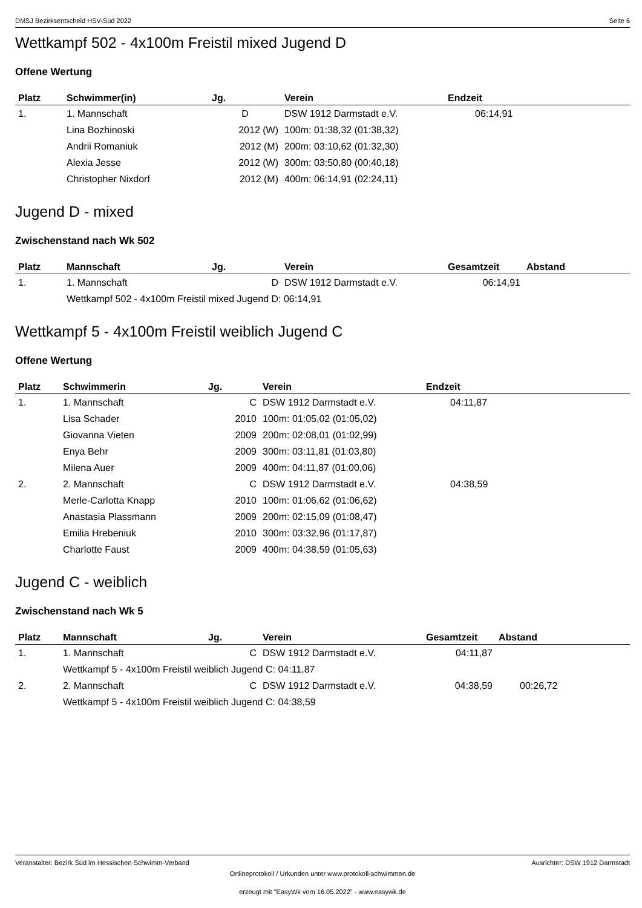DMSJ Bezirksentscheid HSV-Süd 2022 Seite 6
Wettkampf 502 - 4x100m Freistil mixed Jugend D
Offene Wertung
| Platz | Schwimmer(in) | Jg. | Verein | Endzeit |
| --- | --- | --- | --- | --- |
| 1. | 1. Mannschaft | D | DSW 1912 Darmstadt e.V. | 06:14,91 |
| | Lina Bozhinoski | 2012 (W) | 100m: 01:38,32 (01:38,32) | |
| | Andrii Romaniuk | 2012 (M) | 200m: 03:10,62 (01:32,30) | |
| | Alexia Jesse | 2012 (W) | 300m: 03:50,80 (00:40,18) | |
| | Christopher Nixdorf | 2012 (M) | 400m: 06:14,91 (02:24,11) | |
Jugend D - mixed
Zwischenstand nach Wk 502
| Platz | Mannschaft | Jg. | Verein | Gesamtzeit | Abstand |
| --- | --- | --- | --- | --- | --- |
| 1. | 1. Mannschaft | D | DSW 1912 Darmstadt e.V. | 06:14,91 | |
| | Wettkampf 502 - 4x100m Freistil mixed Jugend D: 06:14,91 | | | | |
Wettkampf 5 - 4x100m Freistil weiblich Jugend C
Offene Wertung
| Platz | Schwimmerin | Jg. | Verein | Endzeit |
| --- | --- | --- | --- | --- |
| 1. | 1. Mannschaft | C | DSW 1912 Darmstadt e.V. | 04:11,87 |
| | Lisa Schader | 2010 | 100m: 01:05,02 (01:05,02) | |
| | Giovanna Vieten | 2009 | 200m: 02:08,01 (01:02,99) | |
| | Enya Behr | 2009 | 300m: 03:11,81 (01:03,80) | |
| | Milena Auer | 2009 | 400m: 04:11,87 (01:00,06) | |
| 2. | 2. Mannschaft | C | DSW 1912 Darmstadt e.V. | 04:38,59 |
| | Merle-Carlotta Knapp | 2010 | 100m: 01:06,62 (01:06,62) | |
| | Anastasia Plassmann | 2009 | 200m: 02:15,09 (01:08,47) | |
| | Emilia Hrebeniuk | 2010 | 300m: 03:32,96 (01:17,87) | |
| | Charlotte Faust | 2009 | 400m: 04:38,59 (01:05,63) | |
Jugend C - weiblich
Zwischenstand nach Wk 5
| Platz | Mannschaft | Jg. | Verein | Gesamtzeit | Abstand |
| --- | --- | --- | --- | --- | --- |
| 1. | 1. Mannschaft | C | DSW 1912 Darmstadt e.V. | 04:11,87 | |
| | Wettkampf 5 - 4x100m Freistil weiblich Jugend C: 04:11,87 | | | | |
| 2. | 2. Mannschaft | C | DSW 1912 Darmstadt e.V. | 04:38,59 | 00:26,72 |
| | Wettkampf 5 - 4x100m Freistil weiblich Jugend C: 04:38,59 | | | | |
Veranstalter: Bezirk Süd im Hessischen Schwimm-Verband Ausrichter: DSW 1912 Darmstadt
Onlineprotokoll / Urkunden unter www.protokoll-schwimmen.de
erzeugt mit "EasyWk vom 16.05.2022" - www.easywk.de